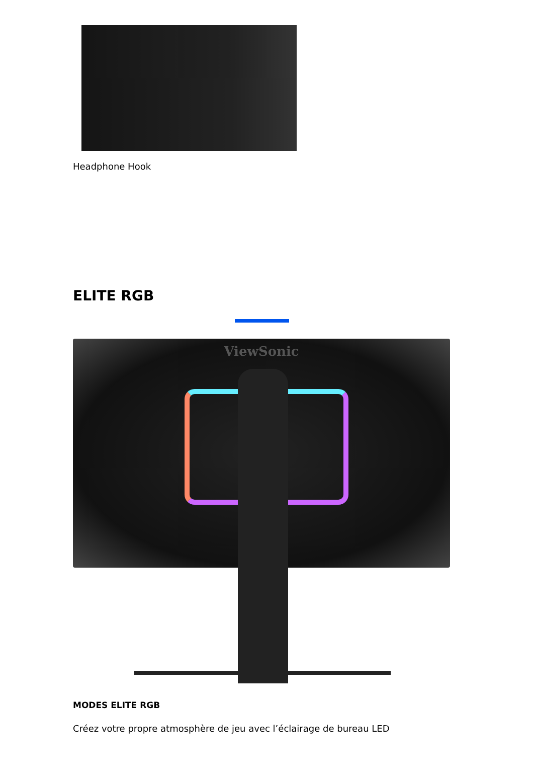Headphone Hook
ELITE RGB
ViewSonic
MODES ELITE RGB
Créez votre propre atmosphère de jeu avec l’éclairage de bureau LED